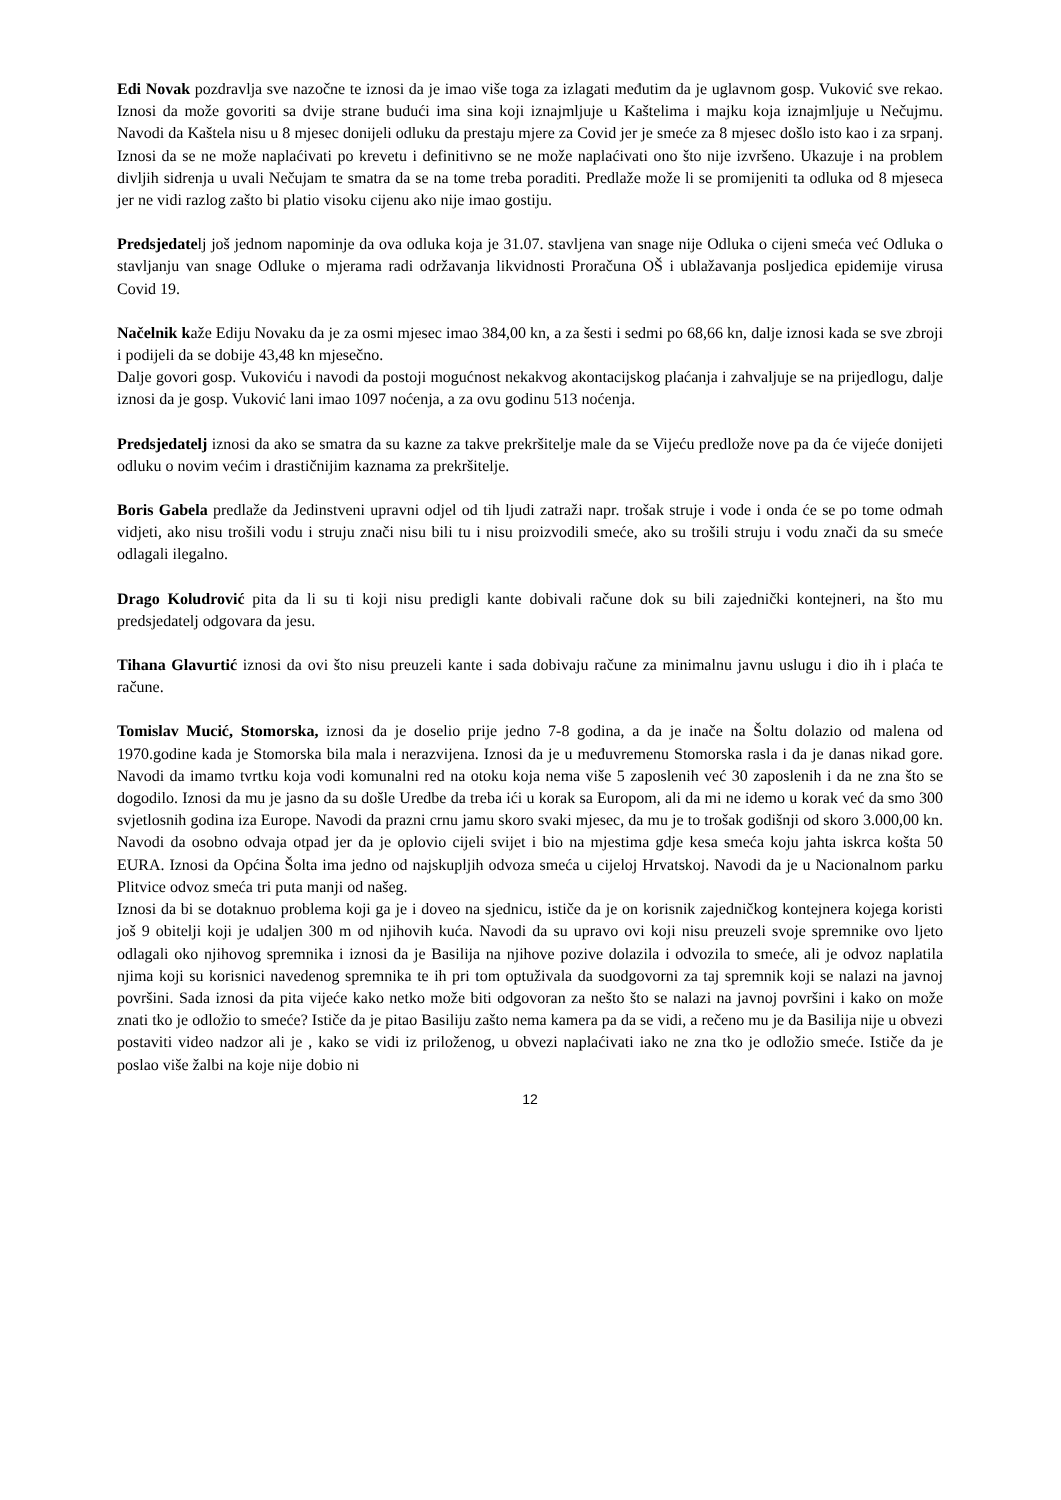Edi Novak pozdravlja sve nazočne te iznosi da je imao više toga za izlagati međutim da je uglavnom gosp. Vuković sve rekao. Iznosi da može govoriti sa dvije strane budući ima sina koji iznajmljuje u Kaštelima i majku koja iznajmljuje u Nečujmu. Navodi da Kaštela nisu u 8 mjesec donijeli odluku da prestaju mjere za Covid jer je smeće za 8 mjesec došlo isto kao i za srpanj. Iznosi da se ne može naplaćivati po krevetu i definitivno se ne može naplaćivati ono što nije izvršeno. Ukazuje i na problem divljih sidrenja u uvali Nečujam te smatra da se na tome treba poraditi. Predlaže može li se promijeniti ta odluka od 8 mjeseca jer ne vidi razlog zašto bi platio visoku cijenu ako nije imao gostiju.
Predsjedatelj još jednom napominje da ova odluka koja je 31.07. stavljena van snage nije Odluka o cijeni smeća već Odluka o stavljanju van snage Odluke o mjerama radi održavanja likvidnosti Proračuna OŠ i ublažavanja posljedica epidemije virusa Covid 19.
Načelnik kaže Ediju Novaku da je za osmi mjesec imao 384,00 kn, a za šesti i sedmi po 68,66 kn, dalje iznosi kada se sve zbroji i podijeli da se dobije 43,48 kn mjesečno.
Dalje govori gosp. Vukoviću i navodi da postoji mogućnost nekakvog akontacijskog plaćanja i zahvaljuje se na prijedlogu, dalje iznosi da je gosp. Vuković lani imao 1097 noćenja, a za ovu godinu 513 noćenja.
Predsjedatelj iznosi da ako se smatra da su kazne za takve prekršitelje male da se Vijeću predlože nove pa da će vijeće donijeti odluku o novim većim i drastičnijim kaznama za prekršitelje.
Boris Gabela predlaže da Jedinstveni upravni odjel od tih ljudi zatraži napr. trošak struje i vode i onda će se po tome odmah vidjeti, ako nisu trošili vodu i struju znači nisu bili tu i nisu proizvodili smeće, ako su trošili struju i vodu znači da su smeće odlagali ilegalno.
Drago Koludrović pita da li su ti koji nisu predigli kante dobivali račune dok su bili zajednički kontejneri, na što mu predsjedatelj odgovara da jesu.
Tihana Glavurtić iznosi da ovi što nisu preuzeli kante i sada dobivaju račune za minimalnu javnu uslugu i dio ih i plaća te račune.
Tomislav Mucić, Stomorska, iznosi da je doselio prije jedno 7-8 godina, a da je inače na Šoltu dolazio od malena od 1970.godine kada je Stomorska bila mala i nerazvijena. Iznosi da je u međuvremenu Stomorska rasla i da je danas nikad gore. Navodi da imamo tvrtku koja vodi komunalni red na otoku koja nema više 5 zaposlenih već 30 zaposlenih i da ne zna što se dogodilo. Iznosi da mu je jasno da su došle Uredbe da treba ići u korak sa Europom, ali da mi ne idemo u korak već da smo 300 svjetlosnih godina iza Europe. Navodi da prazni crnu jamu skoro svaki mjesec, da mu je to trošak godišnji od skoro 3.000,00 kn. Navodi da osobno odvaja otpad jer da je oplovio cijeli svijet i bio na mjestima gdje kesa smeća koju jahta iskrca košta 50 EURA. Iznosi da Općina Šolta ima jedno od najskupljih odvoza smeća u cijeloj Hrvatskoj. Navodi da je u Nacionalnom parku Plitvice odvoz smeća tri puta manji od našeg.
Iznosi da bi se dotaknuo problema koji ga je i doveo na sjednicu, ističe da je on korisnik zajedničkog kontejnera kojega koristi još 9 obitelji koji je udaljen 300 m od njihovih kuća. Navodi da su upravo ovi koji nisu preuzeli svoje spremnike ovo ljeto odlagali oko njihovog spremnika i iznosi da je Basilija na njihove pozive dolazila i odvozila to smeće, ali je odvoz naplatila njima koji su korisnici navedenog spremnika te ih pri tom optuživala da suodgovorni za taj spremnik koji se nalazi na javnoj površini. Sada iznosi da pita vijeće kako netko može biti odgovoran za nešto što se nalazi na javnoj površini i kako on može znati tko je odložio to smeće? Ističe da je pitao Basiliju zašto nema kamera pa da se vidi, a rečeno mu je da Basilija nije u obvezi postaviti video nadzor ali je , kako se vidi iz priloženog, u obvezi naplaćivati iako ne zna tko je odložio smeće. Ističe da je poslao više žalbi na koje nije dobio ni
12